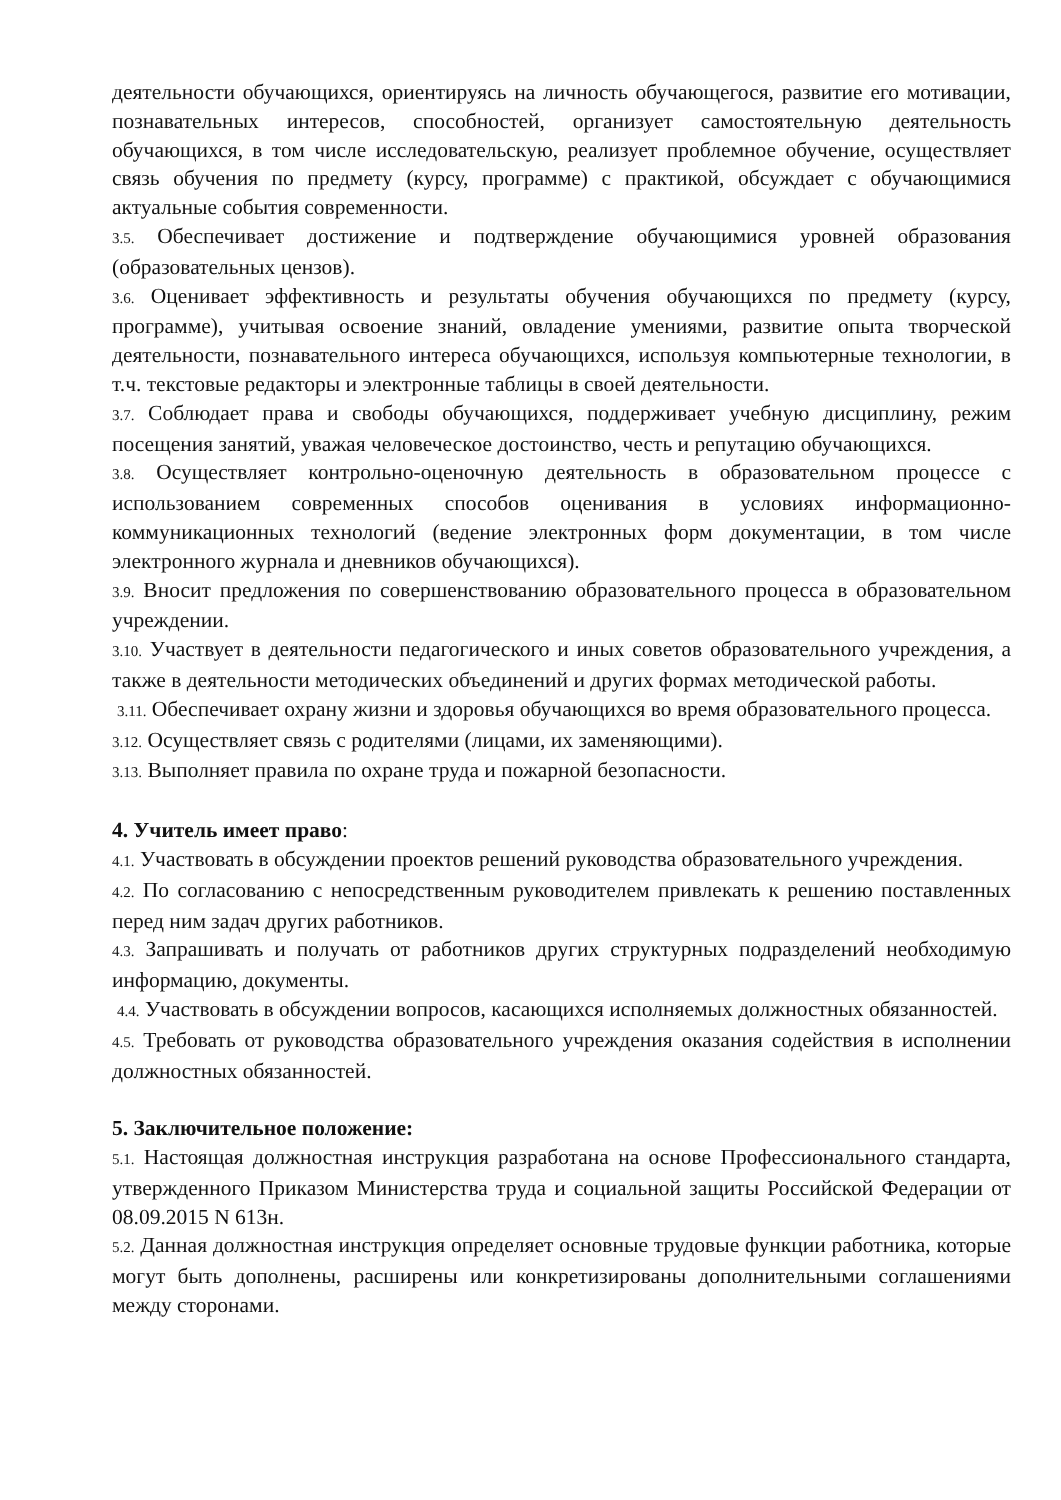деятельности обучающихся, ориентируясь на личность обучающегося, развитие его мотивации, познавательных интересов, способностей, организует самостоятельную деятельность обучающихся, в том числе исследовательскую, реализует проблемное обучение, осуществляет связь обучения по предмету (курсу, программе) с практикой, обсуждает с обучающимися актуальные события современности.
3.5. Обеспечивает достижение и подтверждение обучающимися уровней образования (образовательных цензов).
3.6. Оценивает эффективность и результаты обучения обучающихся по предмету (курсу, программе), учитывая освоение знаний, овладение умениями, развитие опыта творческой деятельности, познавательного интереса обучающихся, используя компьютерные технологии, в т.ч. текстовые редакторы и электронные таблицы в своей деятельности.
3.7. Соблюдает права и свободы обучающихся, поддерживает учебную дисциплину, режим посещения занятий, уважая человеческое достоинство, честь и репутацию обучающихся.
3.8. Осуществляет контрольно-оценочную деятельность в образовательном процессе с использованием современных способов оценивания в условиях информационно- коммуникационных технологий (ведение электронных форм документации, в том числе электронного журнала и дневников обучающихся).
3.9. Вносит предложения по совершенствованию образовательного процесса в образовательном учреждении.
3.10. Участвует в деятельности педагогического и иных советов образовательного учреждения, а также в деятельности методических объединений и других формах методической работы.
3.11. Обеспечивает охрану жизни и здоровья обучающихся во время образовательного процесса.
3.12. Осуществляет связь с родителями (лицами, их заменяющими).
3.13. Выполняет правила по охране труда и пожарной безопасности.
4. Учитель имеет право:
4.1. Участвовать в обсуждении проектов решений руководства образовательного учреждения.
4.2. По согласованию с непосредственным руководителем привлекать к решению поставленных перед ним задач других работников.
4.3. Запрашивать и получать от работников других структурных подразделений необходимую информацию, документы.
4.4. Участвовать в обсуждении вопросов, касающихся исполняемых должностных обязанностей.
4.5. Требовать от руководства образовательного учреждения оказания содействия в исполнении должностных обязанностей.
5. Заключительное положение:
5.1. Настоящая должностная инструкция разработана на основе Профессионального стандарта, утвержденного Приказом Министерства труда и социальной защиты Российской Федерации от 08.09.2015 N 613н.
5.2. Данная должностная инструкция определяет основные трудовые функции работника, которые могут быть дополнены, расширены или конкретизированы дополнительными соглашениями между сторонами.